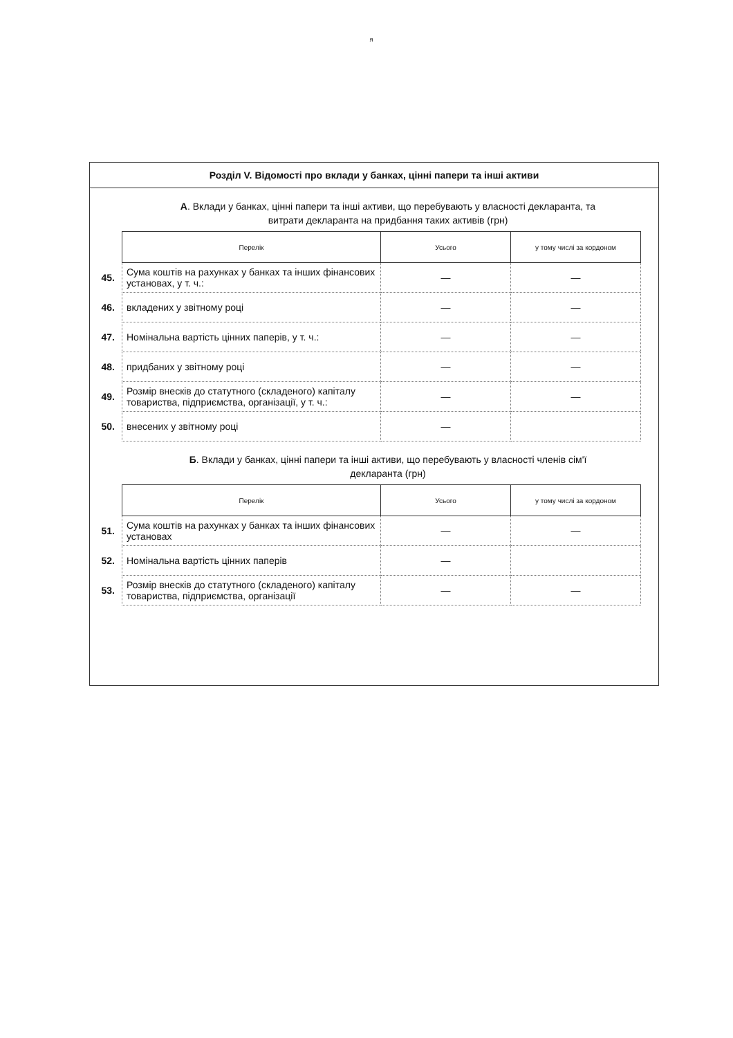я
Розділ V. Відомості про вклади у банках, цінні папери та інші активи
А. Вклади у банках, цінні папери та інші активи, що перебувають у власності декларанта, та витрати декларанта на придбання таких активів (грн)
| | Перелік | Усього | у тому числі за кордоном |
| 45. | Сума коштів на рахунках у банках та інших фінансових установах, у т. ч.: | — | — |
| 46. | вкладених у звітному році | — | — |
| 47. | Номінальна вартість цінних паперів, у т. ч.: | — | — |
| 48. | придбаних у звітному році | — | — |
| 49. | Розмір внесків до статутного (складеного) капіталу товариства, підприємства, організації, у т. ч.: | — | — |
| 50. | внесених у звітному році | — | |
Б. Вклади у банках, цінні папери та інші активи, що перебувають у власності членів сім'ї декларанта (грн)
| | Перелік | Усього | у тому числі за кордоном |
| 51. | Сума коштів на рахунках у банках та інших фінансових установах | — | — |
| 52. | Номінальна вартість цінних паперів | — | |
| 53. | Розмір внесків до статутного (складеного) капіталу товариства, підприємства, організації | — | — |